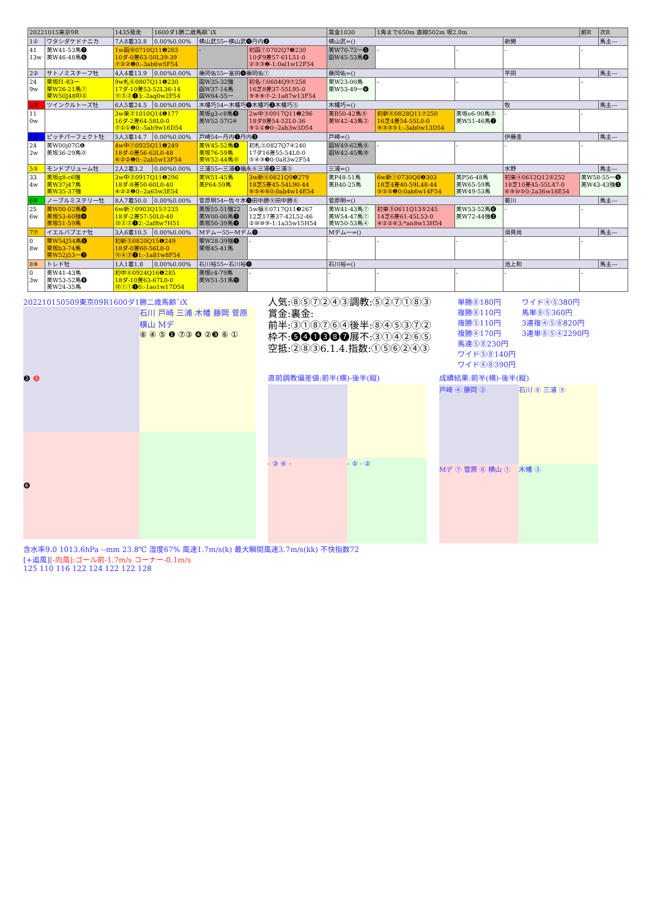| 20221015東京9R | | 1435発走 | 1600ダ1勝二歳馬齢ˆiX | | | 賞金1030 | 1角まで650m 直線502m 坂2.0m | | | 前R | 次R |
| 1① | ワタシダケドナニカ | 7人8着33.8 | 0.00%0.00% | 横山武55←横山武❶丹内❷ | | 横山武=() | | | 新開 | | 馬主--- |
| 41 13w | 美W41-53馬❼ 美W46-48馬❻ | 1w函⑩0710Q11❷265 10ダ-0差63-50L39-39 ⑦②②❶0:-3ab6w5F54 | | - | 初函⑦0702Q7❸230 10ダ9差57-61L51-0 ②③③❷-1:0al1w12F54 | 美W70-72一❺ 函W45-53馬❹ | - | - | - | - | |
| 2② | サトノミスチーフ牡 | 4人4着13.9 | 0.00%0.00% | 藤岡佑55←富田❶藤岡佑⑦ | | 藤岡佑=() | | | 平田 | | 馬主--- |
| 24 9w | 栗坂f1-83一 栗W26-21馬⑦ 栗W50J48叩⓪ | 9w札⑥0807Q11❶230 17ダ-10差53-52L36-14 ⑪③②❶3:-2aq0w2F54 | | 函W35-32強 函W37-14馬 函W64-55一 | 初名①0604Q9⑦258 16芝8差37-55L95-0 ⑨⑧⑧⑦-2:1a87w13F54 | 栗W23-00馬 栗W53-49一❻ | - | - | - | - | |
| 3③ | ツインクルトーズ牡 | 6人5着24.5 | 0.00%0.00% | 木幡巧54←木幡巧❶木幡巧❷木幡巧⑤ | | 木幡巧=() | | | 牧 | | 馬主--- |
| 11 0w | | 3w東③1010Q14❶177 16ダ-2差64-58L0-0 ⑦①①❶0:-5ah9w16D54 | | 美坂g3-c8馬❸ 美W52-57G④ | 2w中③0917Q11❷296 18ダ8差54-52L0-36 ⑨①①❷0:-2ab3w3D54 | 美B50-42馬⑨ 美W42-43馬② | 初新⑥0828Q11⑦250 16芝4差54-55L0-0 ⑨③③⑤1:-3ab0w13D54 | 美坂e6-90馬③ 美W51-46馬❶ | - | - | |
| 4④ | ピッチパーフェクト牡 | 5人3着14.7 | 0.00%0.00% | 戸崎54←丹内❶丹内❸ | | 戸崎=() | | | 伊藤圭 | | 馬主--- |
| 24 2w | 美W00j07G❻ 美坂36-29馬⓪ | 4w中⑦0925Q11❶249 18ダ-0差56-63L0-48 ⑥②②❶0:-2ab5w13F54 | | 美W45-52馬❶ 美坂76-59馬 美W52-44馬⓪ | 初札⑤0827Q7④240 17ダ16差55-54L0-0 ⑤④③❸0:0a83w2F54 | 函W49-62馬⓪ 函W42-45馬⑩ | - | - | - | - | |
| 5⑤ | モンドプリューム牡 | 2人2着3.2 | 0.00%0.00% | 三浦55←三浦❶福永⑥三浦❷三浦⑤ | | 三浦=() | | | 水野 | | 馬主--- |
| 33 4w | 美坂g8-c6強 美W37j47馬 美W35-37強 | 3w中③0917Q11❶296 18ダ-8差50-60L0-40 ④②②❶0:-2a65w3E54 | | 美W51-45馬 美P64-59馬 | 3w新④0821Q9❸279 18芝5差45-54L90-44 ⑥⑤④⑥0:0ab4w14E54 | 美P48-51馬 美B40-25馬 | 6w新①0730Q8❷303 18芝4差40-59L48-44 ⑤⑤⑤❷0:0ak6w14F54 | 美P56-48馬 美W65-59馬 美W49-53馬 | 初東④0612Q12⑤252 18芝10差45-55L47-0 ⑥⑨⑩⑤0:2a36w18E54 | 美W58-55一❺ 美W43-43強❸ | |
| 6⑥ | ノーブルミステリー牡 | 8人7着50.0 | 0.00%0.00% | 菅原明54←佐々木❶田中勝⑨田中勝⑥ | | 菅原明=() | | | 菊川 | | 馬主--- |
| 25 6w | 美W00-02馬⓴ 美坂53-60強❹ 美坂51-59馬 | 6w新⑦0903Q15⑦235 18ダ-2差57-50L0-40 ⑬②②❶2:-2af8w7H51 | | 美坂55-51強22 美W00-00馬❸ 美坂50-39馬❶ | 5w福⑥0717Q11❸267 12芝17差37-42L52-46 ②⑩⑩⑨-1:1a35w15H54 | 美W41-43馬⑦ 美W54-47馬⑦ 美W50-53馬④ | 初東③0611Q13⑤245 14芝6差61-45L53-0 ④②②⑥3:*an8w13H54 | 美W53-52馬❻ 美W72-44強❷ | - | - | |
| 7⑦ | イエルバブエナ牡 | 3人6着10.5 | 0.00%0.00% | Mデム一55←Mデム❶ | | Mデム一=() | | | 須貝尚 | | 馬主--- |
| 0 8w | 栗W54J54馬❻ 栗坂b3-74馬 栗W52j53一❸ | 初新③0820Q15❶249 18ダ-0差60-56L0-0 ⑪④③❶1:-1a81w8F54 | | 栗W28-39強❶ 栗坂45-41馬 | - | - | - | - | - | - | |
| 8⑧ | トレド牡 | 1人1着1.8 | 0.00%0.00% | 石川裕55←石川裕❶ | | 石川裕=() | | | 池上和 | | 馬主--- |
| 0 3w | 美W41-43馬 美W53-52馬❽ 美W24-35馬 | 初中⑥0924Q16❶285 18ダ-10差63-67L0-0 ⑫①①❶0:-1ao1w17D54 | | 美坂c4-79馬 美W51-51馬❾ | - | - | - | - | - | - | |
202210150509東京09R1600ダ1勝二歳馬齢ˆiX
❷ ❺
石川 戸崎 三浦 木幡 藤岡 菅原 横山 Mデ
⑧ ④ ⑤ ❶ ⑦③ ❹ ②❸ ⑥ ①
❻
人気:⑧⑤⑦②④③調教:⑤②⑦①⑧③
賞金:裏金:
前半:③①⑧⑦⑥④後半:⑧④⑤③⑦②
枠不:❺❹❶❸❽❼展不:③①④②⑥⑤
空抵:②⑧③6.1.4.指数:①⑤⑥②④③
直前調教偏差値:前半(横)-後半(縦)
- ③ ④ -
- ⑤ - ②
成績結果:前半(横)-後半(縦)
戸崎 ④ 藤岡 ②
石川 ⑧ 三浦 ⑤
Mデ ⑦ 菅原 ⑥ 横山 ①
木幡 ③
単勝⑧180円
複勝⑧110円
複勝⑤110円
複勝④170円
馬連⑤⑧230円
ワイド⑤⑧140円
ワイド④⑧390円
ワイド④⑤380円
馬単⑧⑤360円
3連複④⑤⑧820円
3連単⑧⑤④2290円
含水率9.0 1013.6hPa --mm 23.8℃ 湿度67% 風速1.7m/s(k) 最大瞬間風速3.7m/s(kk) 不快指数72
[+追風][-向風]:ゴール前-1.7m/s コーナー-0.1m/s
125 110 116 122 124 122 122 128